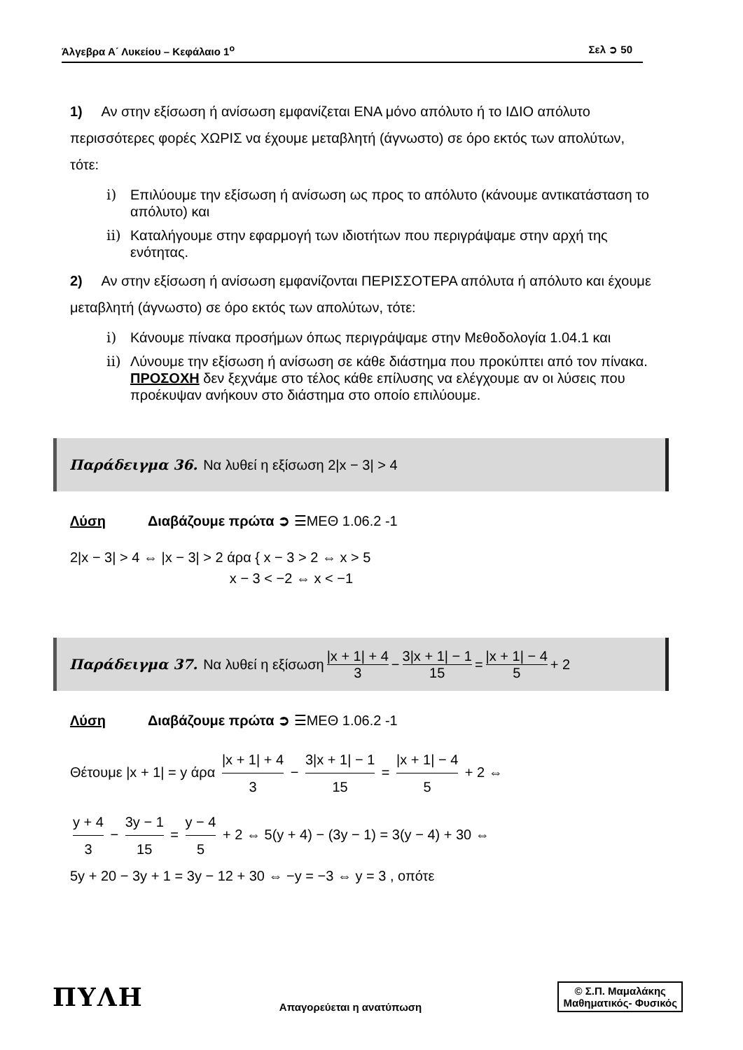Άλγεβρα Α΄ Λυκείου – Κεφάλαιο 1<sup>ο</sup> Σελ ➲ 50
1) Αν στην εξίσωση ή ανίσωση εμφανίζεται ΕΝΑ μόνο απόλυτο ή το ΙΔΙΟ απόλυτο περισσότερες φορές ΧΩΡΙΣ να έχουμε μεταβλητή (άγνωστο) σε όρο εκτός των απολύτων, τότε:
i) Επιλύουμε την εξίσωση ή ανίσωση ως προς το απόλυτο (κάνουμε αντικατάσταση το απόλυτο) και
ii) Καταλήγουμε στην εφαρμογή των ιδιοτήτων που περιγράψαμε στην αρχή της ενότητας.
2) Αν στην εξίσωση ή ανίσωση εμφανίζονται ΠΕΡΙΣΣΟΤΕΡΑ απόλυτα ή απόλυτο και έχουμε μεταβλητή (άγνωστο) σε όρο εκτός των απολύτων, τότε:
i) Κάνουμε πίνακα προσήμων όπως περιγράψαμε στην Μεθοδολογία 1.04.1 και
ii) Λύνουμε την εξίσωση ή ανίσωση σε κάθε διάστημα που προκύπτει από τον πίνακα.
ΠΡΟΣΟΧΗ δεν ξεχνάμε στο τέλος κάθε επίλυσης να ελέγχουμε αν οι λύσεις που προέκυψαν ανήκουν στο διάστημα στο οποίο επιλύουμε.
Παράδειγμα 36. Να λυθεί η εξίσωση 2|x − 3| > 4
Λύση Διαβάζουμε πρώτα ➲ ☰ΜΕΘ 1.06.2 -1
2|x − 3| > 4 ⇔ |x − 3| > 2 άρα { x − 3 > 2 ⇔ x > 5
x − 3 < −2 ⇔ x < −1
Παράδειγμα 37. Να λυθεί η εξίσωση |x + 1| + 4 3 − 3|x + 1| − 1 15 = |x + 1| − 4 5 + 2
Λύση Διαβάζουμε πρώτα ➲ ☰ΜΕΘ 1.06.2 -1
Θέτουμε |x + 1| = y άρα |x + 1| + 4 3 − 3|x + 1| − 1 15 = |x + 1| − 4 5 + 2 ⇔
y + 4 3 − 3y − 1 15 = y − 4 5 + 2 ⇔ 5(y + 4) − (3y − 1) = 3(y − 4) + 30 ⇔
5y + 20 − 3y + 1 = 3y − 12 + 30 ⇔ −y = −3 ⇔ y = 3 , οπότε
ΠΥΛΗ Απαγορεύεται η ανατύπωση
© Σ.Π. Μαμαλάκης
Μαθηματικός- Φυσικός